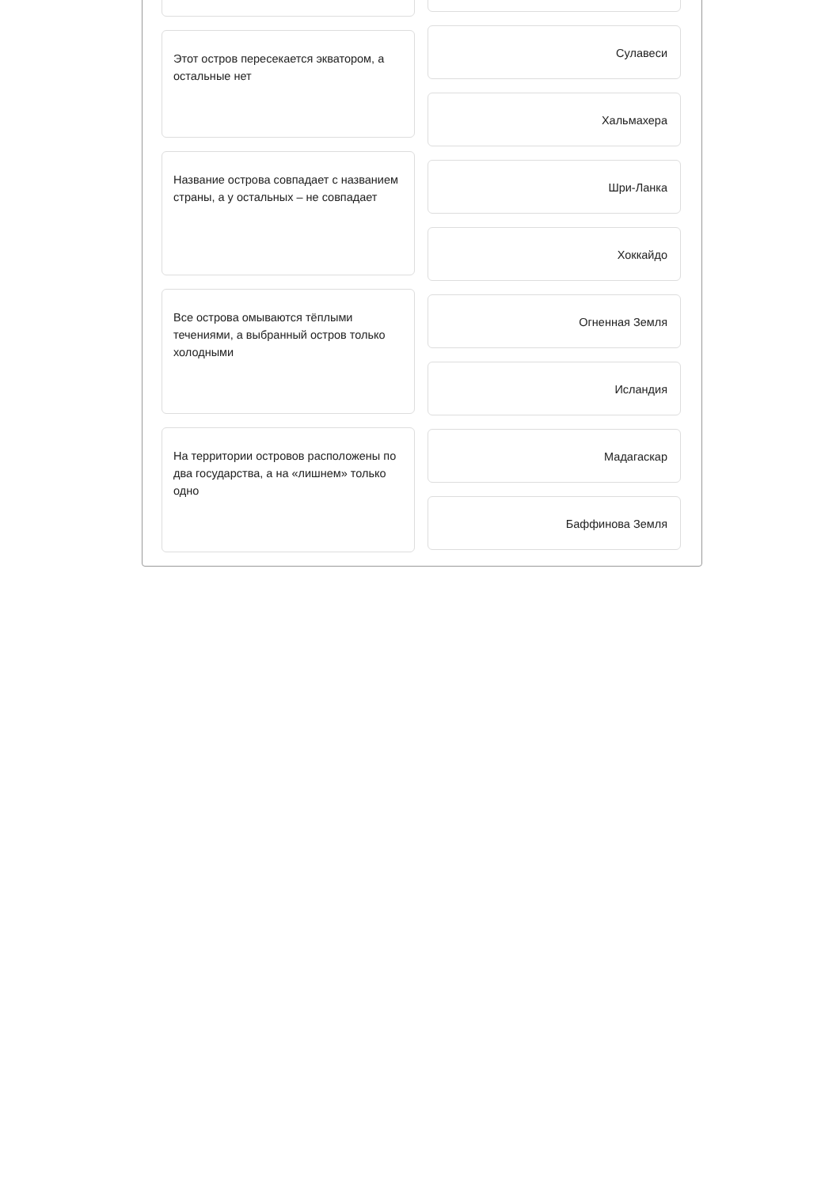Этот остров пересекается экватором, а остальные нет
Название острова совпадает с названием страны, а у остальных – не совпадает
Все острова омываются тёплыми течениями, а выбранный остров только холодными
На территории островов расположены по два государства, а на «лишнем» только одно
Сулавеси
Хальмахера
Шри-Ланка
Хоккайдо
Огненная Земля
Исландия
Мадагаскар
Баффинова Земля